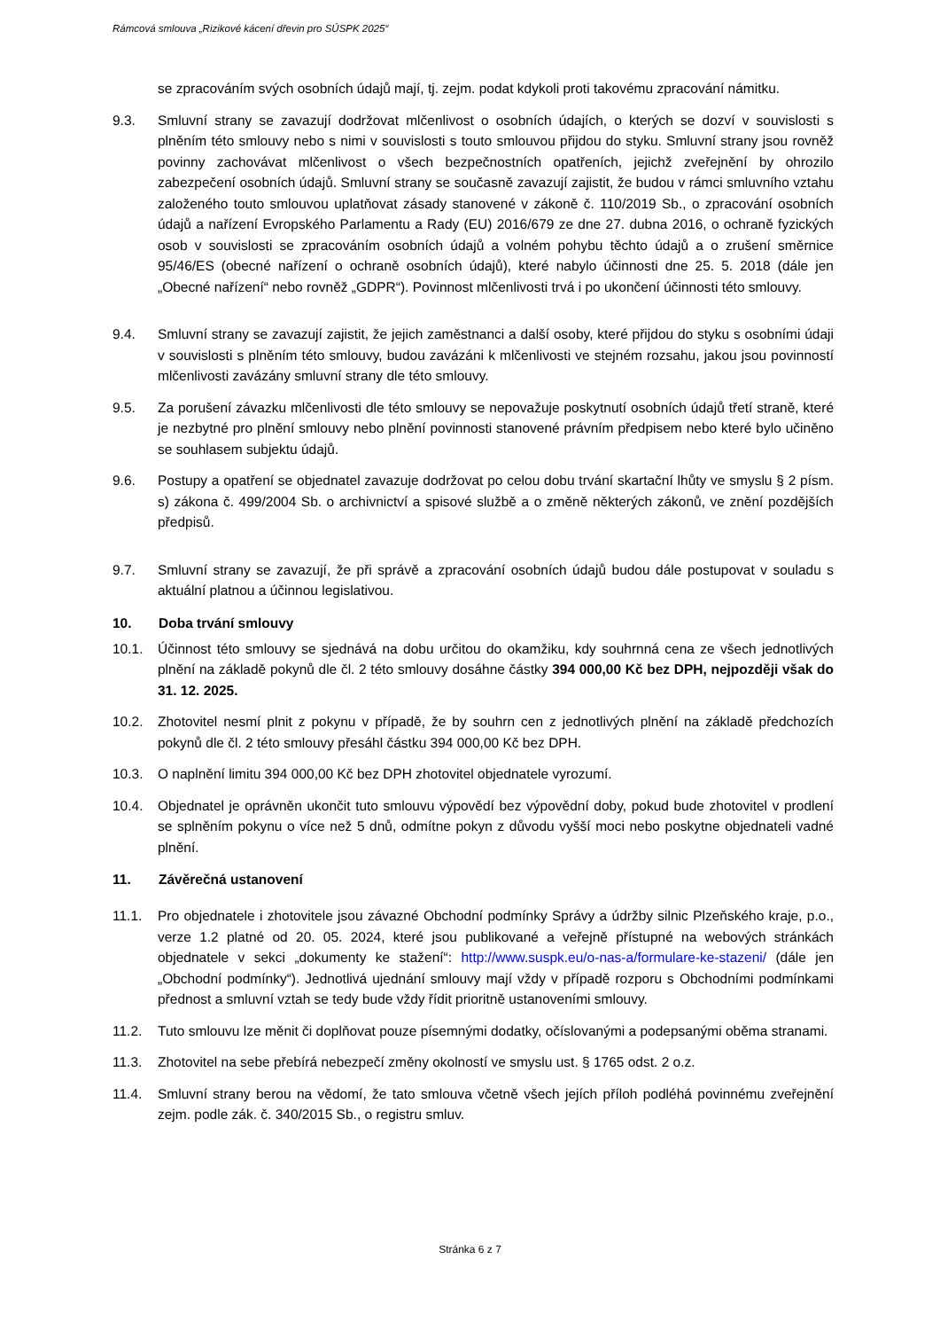Rámcová smlouva „Rizikové kácení dřevin pro SÚSPK 2025“
se zpracováním svých osobních údajů mají, tj. zejm. podat kdykoli proti takovému zpracování námitku.
9.3. Smluvní strany se zavazují dodržovat mlčenlivost o osobních údajích, o kterých se dozví v souvislosti s plněním této smlouvy nebo s nimi v souvislosti s touto smlouvou přijdou do styku. Smluvní strany jsou rovněž povinny zachovávat mlčenlivost o všech bezpečnostních opatřeních, jejichž zveřejnění by ohrozilo zabezpečení osobních údajů. Smluvní strany se současně zavazují zajistit, že budou v rámci smluvního vztahu založeného touto smlouvou uplatňovat zásady stanovené v zákoně č. 110/2019 Sb., o zpracování osobních údajů a nařízení Evropského Parlamentu a Rady (EU) 2016/679 ze dne 27. dubna 2016, o ochraně fyzických osob v souvislosti se zpracováním osobních údajů a volném pohybu těchto údajů a o zrušení směrnice 95/46/ES (obecné nařízení o ochraně osobních údajů), které nabylo účinnosti dne 25. 5. 2018 (dále jen „Obecné nařízení“ nebo rovněž „GDPR“). Povinnost mlčenlivosti trvá i po ukončení účinnosti této smlouvy.
9.4. Smluvní strany se zavazují zajistit, že jejich zaměstnanci a další osoby, které přijdou do styku s osobními údaji v souvislosti s plněním této smlouvy, budou zavázáni k mlčenlivosti ve stejném rozsahu, jakou jsou povinností mlčenlivosti zavázány smluvní strany dle této smlouvy.
9.5. Za porušení závazku mlčenlivosti dle této smlouvy se nepovažuje poskytnutí osobních údajů třetí straně, které je nezbytné pro plnění smlouvy nebo plnění povinnosti stanovené právním předpisem nebo které bylo učiněno se souhlasem subjektu údajů.
9.6. Postupy a opatření se objednatel zavazuje dodržovat po celou dobu trvání skartační lhůty ve smyslu § 2 písm. s) zákona č. 499/2004 Sb. o archivnictví a spisové službě a o změně některých zákonů, ve znění pozdějších předpisů.
9.7. Smluvní strany se zavazují, že při správě a zpracování osobních údajů budou dále postupovat v souladu s aktuální platnou a účinnou legislativou.
10. Doba trvání smlouvy
10.1. Účinnost této smlouvy se sjednává na dobu určitou do okamžiku, kdy souhrnná cena ze všech jednotlivých plnění na základě pokynů dle čl. 2 této smlouvy dosáhne částky 394 000,00 Kč bez DPH, nejpozději však do 31. 12. 2025.
10.2. Zhotovitel nesmí plnit z pokynu v případě, že by souhrn cen z jednotlivých plnění na základě předchozích pokynů dle čl. 2 této smlouvy přesáhl částku 394 000,00 Kč bez DPH.
10.3. O naplnění limitu 394 000,00 Kč bez DPH zhotovitel objednatele vyrozumí.
10.4. Objednatel je oprávněn ukončit tuto smlouvu výpovědí bez výpovědní doby, pokud bude zhotovitel v prodlení se splněním pokynu o více než 5 dnů, odmítne pokyn z důvodu vyšší moci nebo poskytne objednateli vadné plnění.
11. Závěrečná ustanovení
11.1. Pro objednatele i zhotovitele jsou závazné Obchodní podmínky Správy a údržby silnic Plzeňského kraje, p.o., verze 1.2 platné od 20. 05. 2024, které jsou publikované a veřejně přístupné na webových stránkách objednatele v sekci „dokumenty ke stažení“: http://www.suspk.eu/o-nas-a/formulare-ke-stazeni/ (dále jen „Obchodní podmínky“). Jednotlivá ujednání smlouvy mají vždy v případě rozporu s Obchodními podmínkami přednost a smluvní vztah se tedy bude vždy řídit prioritně ustanoveními smlouvy.
11.2. Tuto smlouvu lze měnit či doplňovat pouze písemnými dodatky, očíslovanými a podepsanými oběma stranami.
11.3. Zhotovitel na sebe přebírá nebezpečí změny okolností ve smyslu ust. § 1765 odst. 2 o.z.
11.4. Smluvní strany berou na vědomí, že tato smlouva včetně všech jejích příloh podléhá povinnému zveřejnění zejm. podle zák. č. 340/2015 Sb., o registru smluv.
Stránka 6 z 7